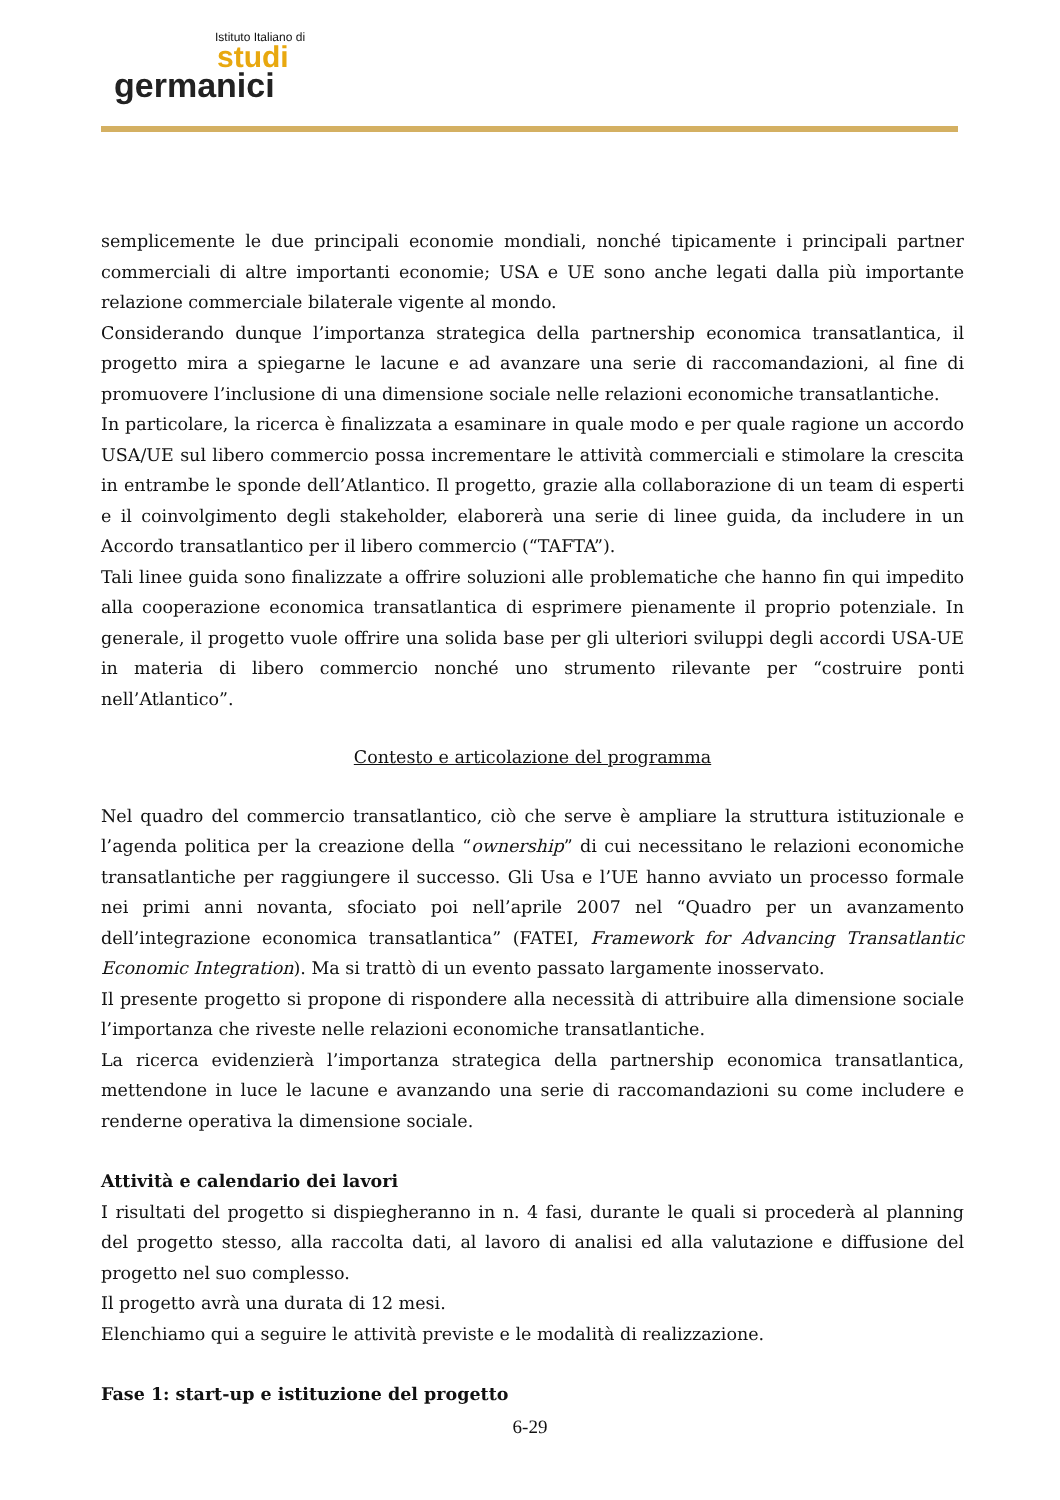Istituto Italiano di
studi
germanici
semplicemente le due principali economie mondiali, nonché tipicamente i principali partner commerciali di altre importanti economie; USA e UE sono anche legati dalla più importante relazione commerciale bilaterale vigente al mondo.
Considerando dunque l’importanza strategica della partnership economica transatlantica, il progetto mira a spiegarne le lacune e ad avanzare una serie di raccomandazioni, al fine di promuovere l’inclusione di una dimensione sociale nelle relazioni economiche transatlantiche.
In particolare, la ricerca è finalizzata a esaminare in quale modo e per quale ragione un accordo USA/UE sul libero commercio possa incrementare le attività commerciali e stimolare la crescita in entrambe le sponde dell’Atlantico. Il progetto, grazie alla collaborazione di un team di esperti e il coinvolgimento degli stakeholder, elaborerà una serie di linee guida, da includere in un Accordo transatlantico per il libero commercio (“TAFTA”).
Tali linee guida sono finalizzate a offrire soluzioni alle problematiche che hanno fin qui impedito alla cooperazione economica transatlantica di esprimere pienamente il proprio potenziale. In generale, il progetto vuole offrire una solida base per gli ulteriori sviluppi degli accordi USA-UE in materia di libero commercio nonché uno strumento rilevante per “costruire ponti nell’Atlantico”.
Contesto e articolazione del programma
Nel quadro del commercio transatlantico, ciò che serve è ampliare la struttura istituzionale e l’agenda politica per la creazione della “ownership” di cui necessitano le relazioni economiche transatlantiche per raggiungere il successo. Gli Usa e l’UE hanno avviato un processo formale nei primi anni novanta, sfociato poi nell’aprile 2007 nel “Quadro per un avanzamento dell’integrazione economica transatlantica” (FATEI, Framework for Advancing Transatlantic Economic Integration). Ma si trattò di un evento passato largamente inosservato.
Il presente progetto si propone di rispondere alla necessità di attribuire alla dimensione sociale l’importanza che riveste nelle relazioni economiche transatlantiche.
La ricerca evidenzierà l’importanza strategica della partnership economica transatlantica, mettendone in luce le lacune e avanzando una serie di raccomandazioni su come includere e renderne operativa la dimensione sociale.
Attività e calendario dei lavori
I risultati del progetto si dispiegheranno in n. 4 fasi, durante le quali si procederà al planning del progetto stesso, alla raccolta dati, al lavoro di analisi ed alla valutazione e diffusione del progetto nel suo complesso.
Il progetto avrà una durata di 12 mesi.
Elenchiamo qui a seguire le attività previste e le modalità di realizzazione.
Fase 1: start-up e istituzione del progetto
6-29